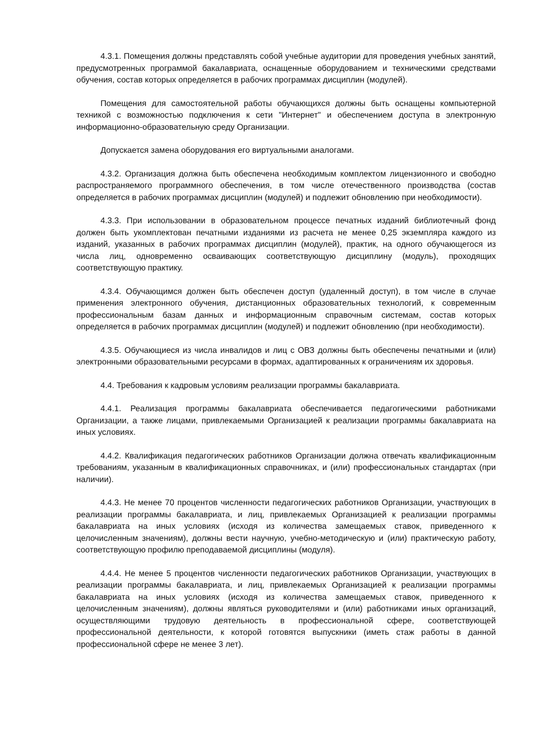4.3.1. Помещения должны представлять собой учебные аудитории для проведения учебных занятий, предусмотренных программой бакалавриата, оснащенные оборудованием и техническими средствами обучения, состав которых определяется в рабочих программах дисциплин (модулей).
Помещения для самостоятельной работы обучающихся должны быть оснащены компьютерной техникой с возможностью подключения к сети "Интернет" и обеспечением доступа в электронную информационно-образовательную среду Организации.
Допускается замена оборудования его виртуальными аналогами.
4.3.2. Организация должна быть обеспечена необходимым комплектом лицензионного и свободно распространяемого программного обеспечения, в том числе отечественного производства (состав определяется в рабочих программах дисциплин (модулей) и подлежит обновлению при необходимости).
4.3.3. При использовании в образовательном процессе печатных изданий библиотечный фонд должен быть укомплектован печатными изданиями из расчета не менее 0,25 экземпляра каждого из изданий, указанных в рабочих программах дисциплин (модулей), практик, на одного обучающегося из числа лиц, одновременно осваивающих соответствующую дисциплину (модуль), проходящих соответствующую практику.
4.3.4. Обучающимся должен быть обеспечен доступ (удаленный доступ), в том числе в случае применения электронного обучения, дистанционных образовательных технологий, к современным профессиональным базам данных и информационным справочным системам, состав которых определяется в рабочих программах дисциплин (модулей) и подлежит обновлению (при необходимости).
4.3.5. Обучающиеся из числа инвалидов и лиц с ОВЗ должны быть обеспечены печатными и (или) электронными образовательными ресурсами в формах, адаптированных к ограничениям их здоровья.
4.4. Требования к кадровым условиям реализации программы бакалавриата.
4.4.1. Реализация программы бакалавриата обеспечивается педагогическими работниками Организации, а также лицами, привлекаемыми Организацией к реализации программы бакалавриата на иных условиях.
4.4.2. Квалификация педагогических работников Организации должна отвечать квалификационным требованиям, указанным в квалификационных справочниках, и (или) профессиональных стандартах (при наличии).
4.4.3. Не менее 70 процентов численности педагогических работников Организации, участвующих в реализации программы бакалавриата, и лиц, привлекаемых Организацией к реализации программы бакалавриата на иных условиях (исходя из количества замещаемых ставок, приведенного к целочисленным значениям), должны вести научную, учебно-методическую и (или) практическую работу, соответствующую профилю преподаваемой дисциплины (модуля).
4.4.4. Не менее 5 процентов численности педагогических работников Организации, участвующих в реализации программы бакалавриата, и лиц, привлекаемых Организацией к реализации программы бакалавриата на иных условиях (исходя из количества замещаемых ставок, приведенного к целочисленным значениям), должны являться руководителями и (или) работниками иных организаций, осуществляющими трудовую деятельность в профессиональной сфере, соответствующей профессиональной деятельности, к которой готовятся выпускники (иметь стаж работы в данной профессиональной сфере не менее 3 лет).